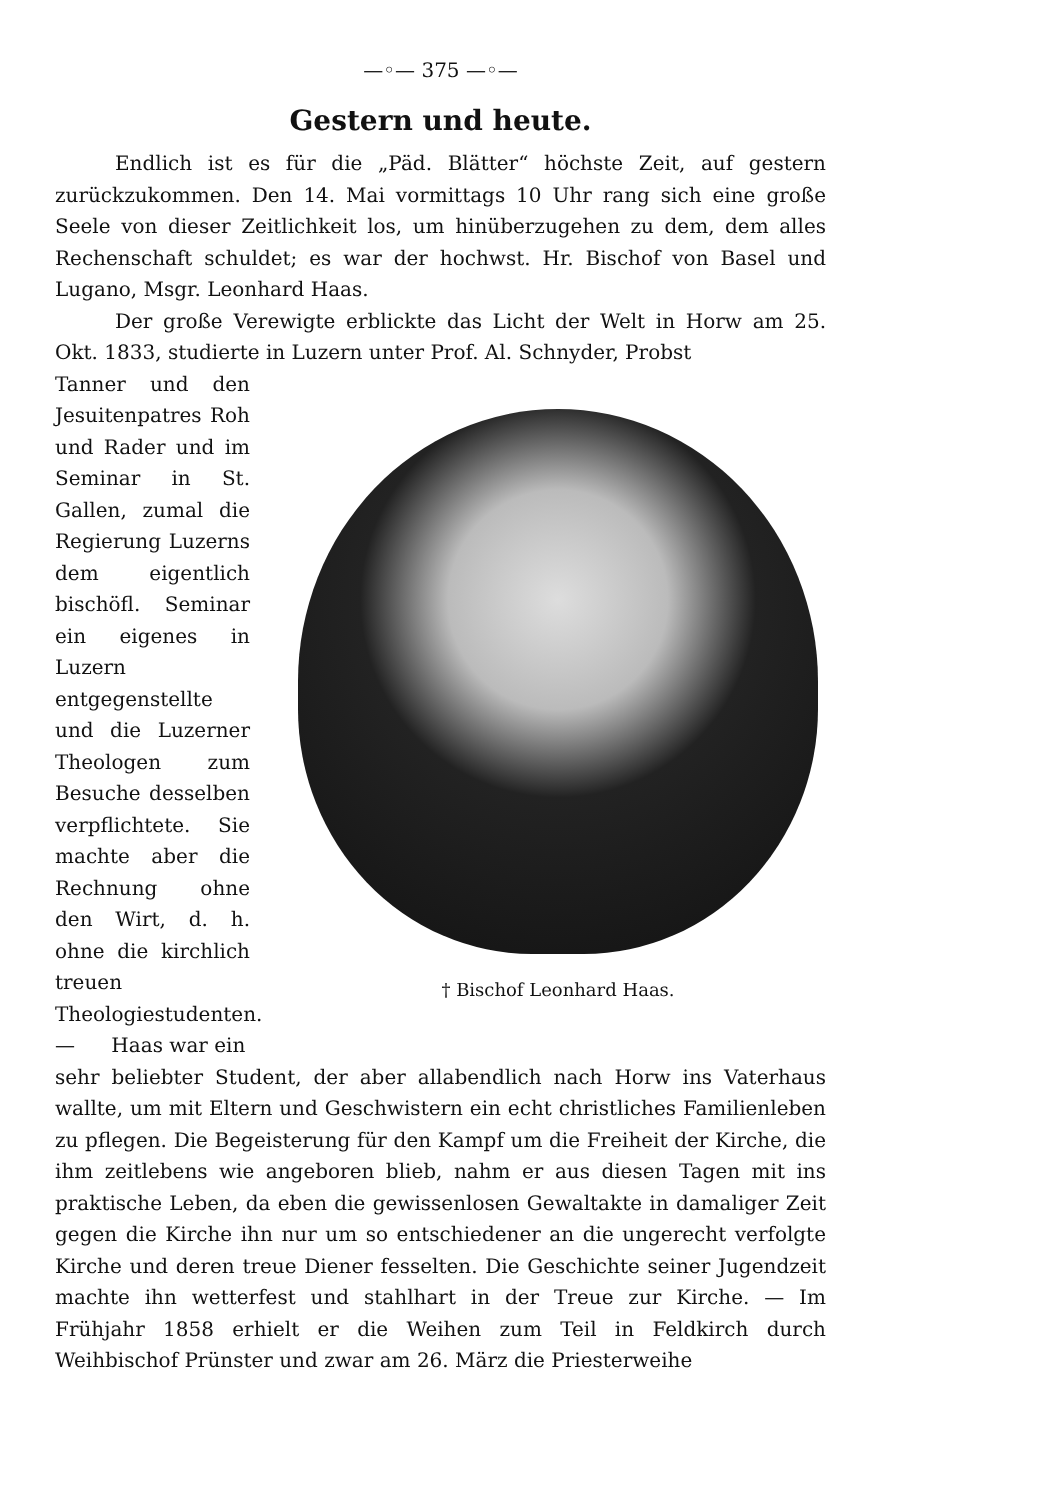—◦— 375 —◦—
Gestern und heute.
Endlich ist es für die „Päd. Blätter“ höchste Zeit, auf gestern zurückzukommen. Den 14. Mai vormittags 10 Uhr rang sich eine große Seele von dieser Zeitlichkeit los, um hinüberzugehen zu dem, dem alles Rechenschaft schuldet; es war der hochwst. Hr. Bischof von Basel und Lugano, Msgr. Leonhard Haas.
Der große Verewigte erblickte das Licht der Welt in Horw am 25. Okt. 1833, studierte in Luzern unter Prof. Al. Schnyder, Probst
Tanner und den Jesuitenpatres Roh und Rader und im Seminar in St. Gallen, zumal die Regierung Luzerns dem eigentlich bischöfl. Seminar ein eigenes in Luzern entgegenstellte und die Luzerner Theologen zum Besuche desselben verpflichtete. Sie machte aber die Rechnung ohne den Wirt, d. h. ohne die kirchlich treuen Theologiestudenten. — Haas war ein
† Bischof Leonhard Haas.
sehr beliebter Student, der aber allabendlich nach Horw ins Vaterhaus wallte, um mit Eltern und Geschwistern ein echt christliches Familienleben zu pflegen. Die Begeisterung für den Kampf um die Freiheit der Kirche, die ihm zeitlebens wie angeboren blieb, nahm er aus diesen Tagen mit ins praktische Leben, da eben die gewissenlosen Gewaltakte in damaliger Zeit gegen die Kirche ihn nur um so entschiedener an die ungerecht verfolgte Kirche und deren treue Diener fesselten. Die Geschichte seiner Jugendzeit machte ihn wetterfest und stahlhart in der Treue zur Kirche. — Im Frühjahr 1858 erhielt er die Weihen zum Teil in Feldkirch durch Weihbischof Prünster und zwar am 26. März die Priesterweihe